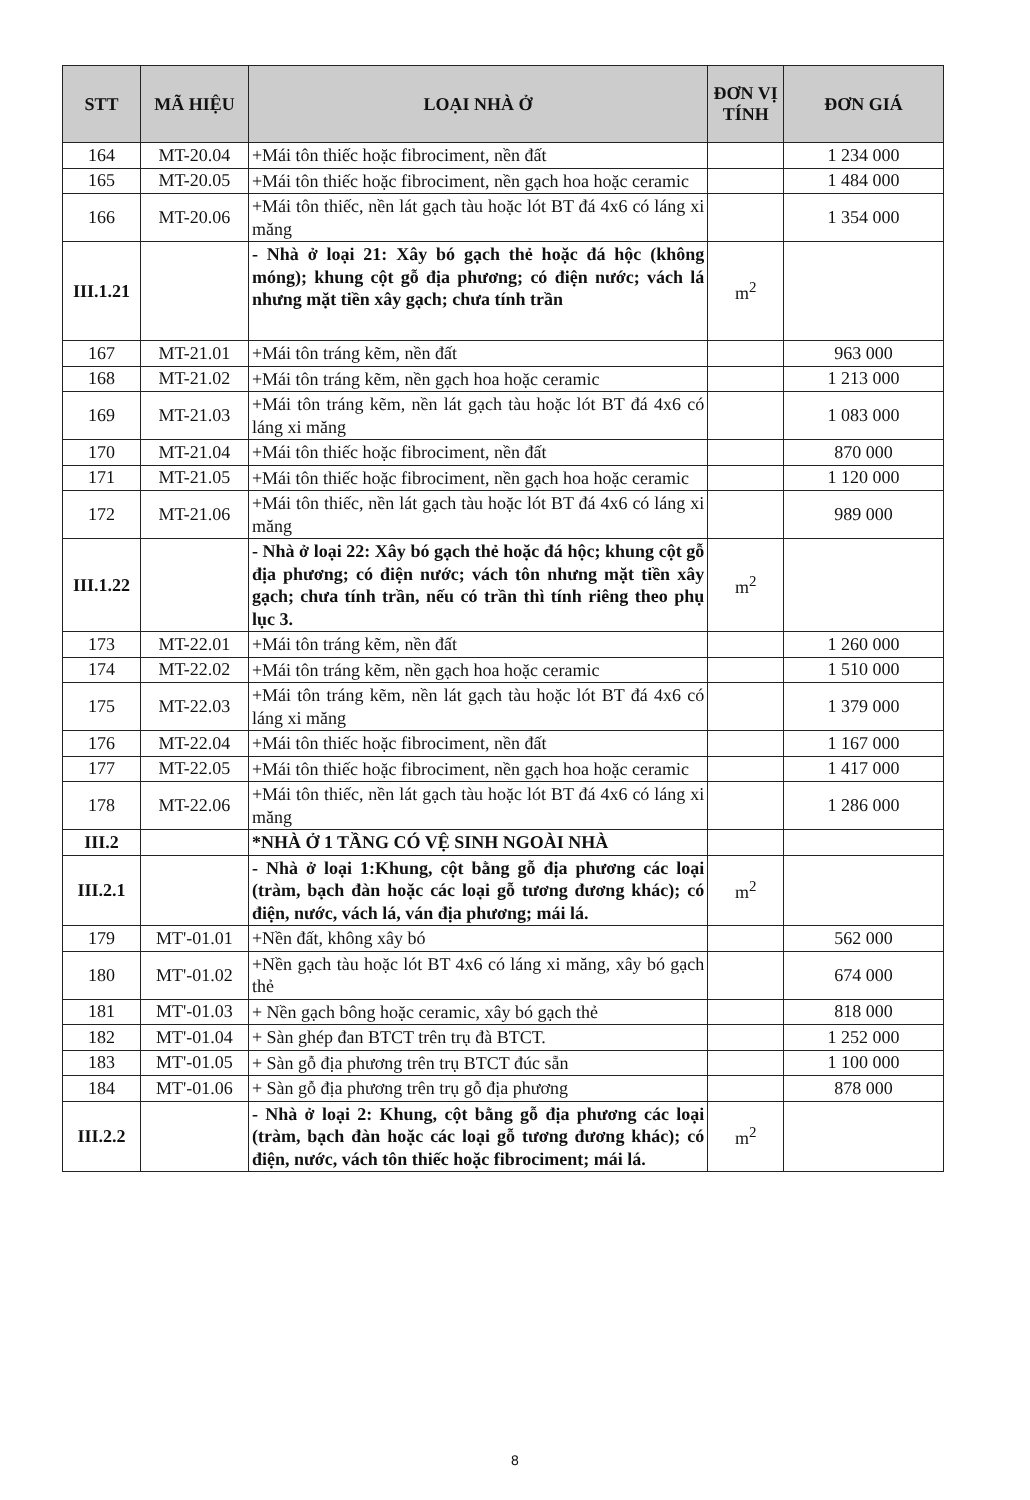| STT | MÃ HIỆU | LOẠI NHÀ Ở | ĐƠN VỊ TÍNH | ĐƠN GIÁ |
| --- | --- | --- | --- | --- |
| 164 | MT-20.04 | +Mái tôn thiếc hoặc fibrociment, nền đất | | 1 234 000 |
| 165 | MT-20.05 | +Mái tôn thiếc hoặc fibrociment, nền gạch hoa hoặc ceramic | | 1 484 000 |
| 166 | MT-20.06 | +Mái tôn thiếc, nền lát gạch tàu hoặc lót BT đá 4x6 có láng xi măng | | 1 354 000 |
| III.1.21 | | - Nhà ở loại 21: Xây bó gạch thẻ hoặc đá hộc (không móng); khung cột gỗ địa phương; có điện nước; vách lá nhưng mặt tiền xây gạch; chưa tính trần | m<sup>2</sup> | |
| 167 | MT-21.01 | +Mái tôn tráng kẽm, nền đất | | 963 000 |
| 168 | MT-21.02 | +Mái tôn tráng kẽm, nền gạch hoa hoặc ceramic | | 1 213 000 |
| 169 | MT-21.03 | +Mái tôn tráng kẽm, nền lát gạch tàu hoặc lót BT đá 4x6 có láng xi măng | | 1 083 000 |
| 170 | MT-21.04 | +Mái tôn thiếc hoặc fibrociment, nền đất | | 870 000 |
| 171 | MT-21.05 | +Mái tôn thiếc hoặc fibrociment, nền gạch hoa hoặc ceramic | | 1 120 000 |
| 172 | MT-21.06 | +Mái tôn thiếc, nền lát gạch tàu hoặc lót BT đá 4x6 có láng xi măng | | 989 000 |
| III.1.22 | | - Nhà ở loại 22: Xây bó gạch thẻ hoặc đá hộc; khung cột gỗ địa phương; có điện nước; vách tôn nhưng mặt tiền xây gạch; chưa tính trần, nếu có trần thì tính riêng theo phụ lục 3. | m<sup>2</sup> | |
| 173 | MT-22.01 | +Mái tôn tráng kẽm, nền đất | | 1 260 000 |
| 174 | MT-22.02 | +Mái tôn tráng kẽm, nền gạch hoa hoặc ceramic | | 1 510 000 |
| 175 | MT-22.03 | +Mái tôn tráng kẽm, nền lát gạch tàu hoặc lót BT đá 4x6 có láng xi măng | | 1 379 000 |
| 176 | MT-22.04 | +Mái tôn thiếc hoặc fibrociment, nền đất | | 1 167 000 |
| 177 | MT-22.05 | +Mái tôn thiếc hoặc fibrociment, nền gạch hoa hoặc ceramic | | 1 417 000 |
| 178 | MT-22.06 | +Mái tôn thiếc, nền lát gạch tàu hoặc lót BT đá 4x6 có láng xi măng | | 1 286 000 |
| III.2 | | *NHÀ Ở 1 TẦNG CÓ VỆ SINH NGOÀI NHÀ | | |
| III.2.1 | | - Nhà ở loại 1:Khung, cột bằng gỗ địa phương các loại (tràm, bạch đàn hoặc các loại gỗ tương đương khác); có điện, nước, vách lá, ván địa phương; mái lá. | m<sup>2</sup> | |
| 179 | MT'-01.01 | +Nền đất, không xây bó | | 562 000 |
| 180 | MT'-01.02 | +Nền gạch tàu hoặc lót BT 4x6 có láng xi măng, xây bó gạch thẻ | | 674 000 |
| 181 | MT'-01.03 | + Nền gạch bông hoặc ceramic, xây bó gạch thẻ | | 818 000 |
| 182 | MT'-01.04 | + Sàn ghép đan BTCT trên trụ đà BTCT. | | 1 252 000 |
| 183 | MT'-01.05 | + Sàn gỗ địa phương trên trụ BTCT đúc sẵn | | 1 100 000 |
| 184 | MT'-01.06 | + Sàn gỗ địa phương trên trụ gỗ địa phương | | 878 000 |
| III.2.2 | | - Nhà ở loại 2: Khung, cột bằng gỗ địa phương các loại (tràm, bạch đàn hoặc các loại gỗ tương đương khác); có điện, nước, vách tôn thiếc hoặc fibrociment; mái lá. | m<sup>2</sup> | |
8